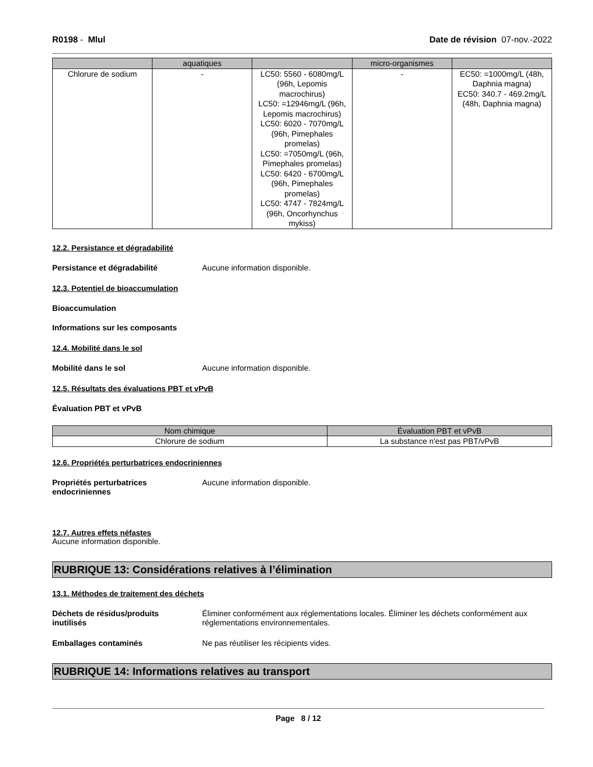R0198 - Mlul Date de révision 07-nov.-2022
| | aquatiques | | micro-organismes | |
| --- | --- | --- | --- | --- |
| Chlorure de sodium | - | LC50: 5560 - 6080mg/L (96h, Lepomis macrochirus) LC50: =12946mg/L (96h, Lepomis macrochirus) LC50: 6020 - 7070mg/L (96h, Pimephales promelas) LC50: =7050mg/L (96h, Pimephales promelas) LC50: 6420 - 6700mg/L (96h, Pimephales promelas) LC50: 4747 - 7824mg/L (96h, Oncorhynchus mykiss) | - | EC50: =1000mg/L (48h, Daphnia magna) EC50: 340.7 - 469.2mg/L (48h, Daphnia magna) |
12.2. Persistance et dégradabilité
Persistance et dégradabilité Aucune information disponible.
12.3. Potentiel de bioaccumulation
Bioaccumulation
Informations sur les composants
12.4. Mobilité dans le sol
Mobilité dans le sol Aucune information disponible.
12.5. Résultats des évaluations PBT et vPvB
Évaluation PBT et vPvB
| Nom chimique | Évaluation PBT et vPvB |
| --- | --- |
| Chlorure de sodium | La substance n'est pas PBT/vPvB |
12.6. Propriétés perturbatrices endocriniennes
Propriétés perturbatrices
endocriniennes Aucune information disponible.
12.7. Autres effets néfastes
Aucune information disponible.
RUBRIQUE 13: Considérations relatives à l’élimination
13.1. Méthodes de traitement des déchets
Déchets de résidus/produits
inutilisés Éliminer conformément aux réglementations locales. Éliminer les déchets conformément aux réglementations environnementales.
Emballages contaminés Ne pas réutiliser les récipients vides.
RUBRIQUE 14: Informations relatives au transport
Page 8 / 12